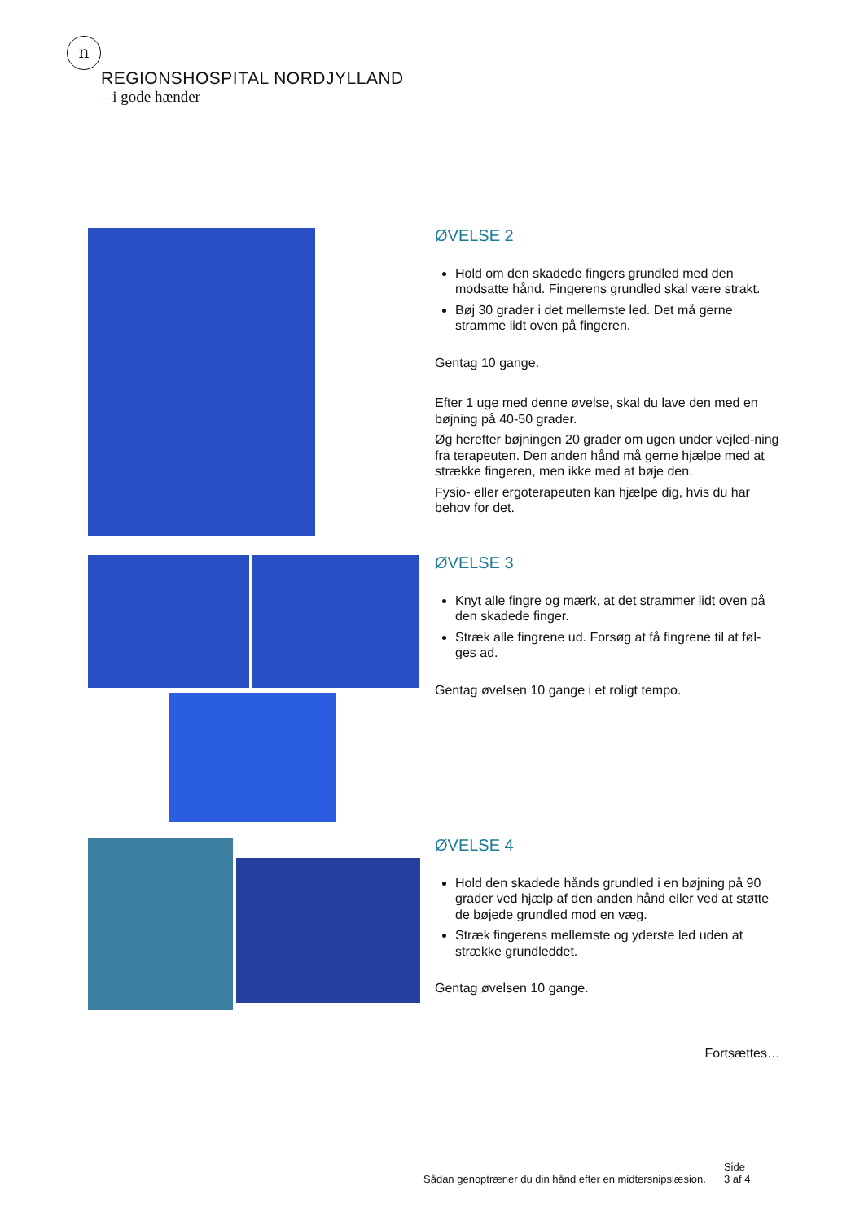n
REGIONSHOSPITAL NORDJYLLAND
– i gode hænder
ØVELSE 2
Hold om den skadede fingers grundled med den modsatte hånd. Fingerens grundled skal være strakt.
Bøj 30 grader i det mellemste led. Det må gerne stramme lidt oven på fingeren.
Gentag 10 gange.
Efter 1 uge med denne øvelse, skal du lave den med en bøjning på 40-50 grader.
Øg herefter bøjningen 20 grader om ugen under vejled-ning fra terapeuten. Den anden hånd må gerne hjælpe med at strække fingeren, men ikke med at bøje den.
Fysio- eller ergoterapeuten kan hjælpe dig, hvis du har behov for det.
ØVELSE 3
Knyt alle fingre og mærk, at det strammer lidt oven på den skadede finger.
Stræk alle fingrene ud. Forsøg at få fingrene til at føl-ges ad.
Gentag øvelsen 10 gange i et roligt tempo.
ØVELSE 4
Hold den skadede hånds grundled i en bøjning på 90 grader ved hjælp af den anden hånd eller ved at støtte de bøjede grundled mod en væg.
Stræk fingerens mellemste og yderste led uden at strække grundleddet.
Gentag øvelsen 10 gange.
Fortsættes…
Sådan genoptræner du din hånd efter en midtersnipslæsion.
Side
3 af 4